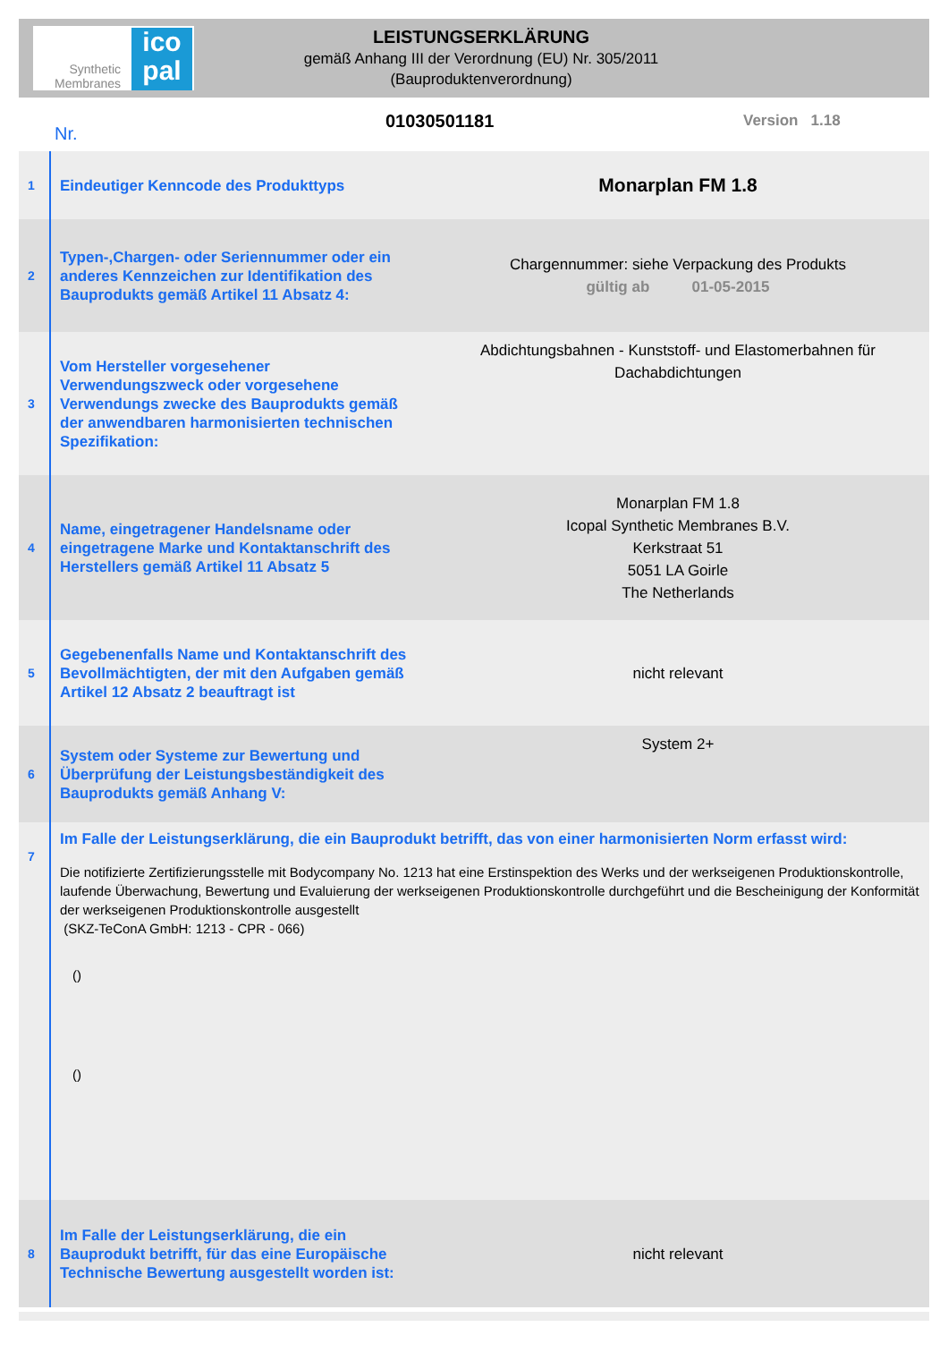Synthetic Membranes
ico pal
LEISTUNGSERKLÄRUNG
gemäß Anhang III der Verordnung (EU) Nr. 305/2011
(Bauproduktenverordnung)
Nr. 01030501181 Version 1.18
| 1 | Eindeutiger Kenncode des Produkttyps | Monarplan FM 1.8 |
| 2 | Typen-,Chargen- oder Seriennummer oder ein anderes Kennzeichen zur Identifikation des Bauprodukts gemäß Artikel 11 Absatz 4: | Chargennummer: siehe Verpackung des Produkts gültig ab 01-05-2015 |
| 3 | Vom Hersteller vorgesehener Verwendungszweck oder vorgesehene Verwendungs zwecke des Bauprodukts gemäß der anwendbaren harmonisierten technischen Spezifikation: | Abdichtungsbahnen - Kunststoff- und Elastomerbahnen für Dachabdichtungen |
| 4 | Name, eingetragener Handelsname oder eingetragene Marke und Kontaktanschrift des Herstellers gemäß Artikel 11 Absatz 5 | Monarplan FM 1.8 Icopal Synthetic Membranes B.V. Kerkstraat 51 5051 LA Goirle The Netherlands |
| 5 | Gegebenenfalls Name und Kontaktanschrift des Bevollmächtigten, der mit den Aufgaben gemäß Artikel 12 Absatz 2 beauftragt ist | nicht relevant |
| 6 | System oder Systeme zur Bewertung und Überprüfung der Leistungsbeständigkeit des Bauprodukts gemäß Anhang V: | System 2+ |
| 7 | Im Falle der Leistungserklärung, die ein Bauprodukt betrifft, das von einer harmonisierten Norm erfasst wird: Die notifizierte Zertifizierungsstelle mit Bodycompany No. 1213 hat eine Erstinspektion des Werks und der werkseigenen Produktionskontrolle, laufende Überwachung, Bewertung und Evaluierung der werkseigenen Produktionskontrolle durchgeführt und die Bescheinigung der Konformität der werkseigenen Produktionskontrolle ausgestellt (SKZ-TeConA GmbH: 1213 - CPR - 066) () () | |
| 8 | Im Falle der Leistungserklärung, die ein Bauprodukt betrifft, für das eine Europäische Technische Bewertung ausgestellt worden ist: | nicht relevant |